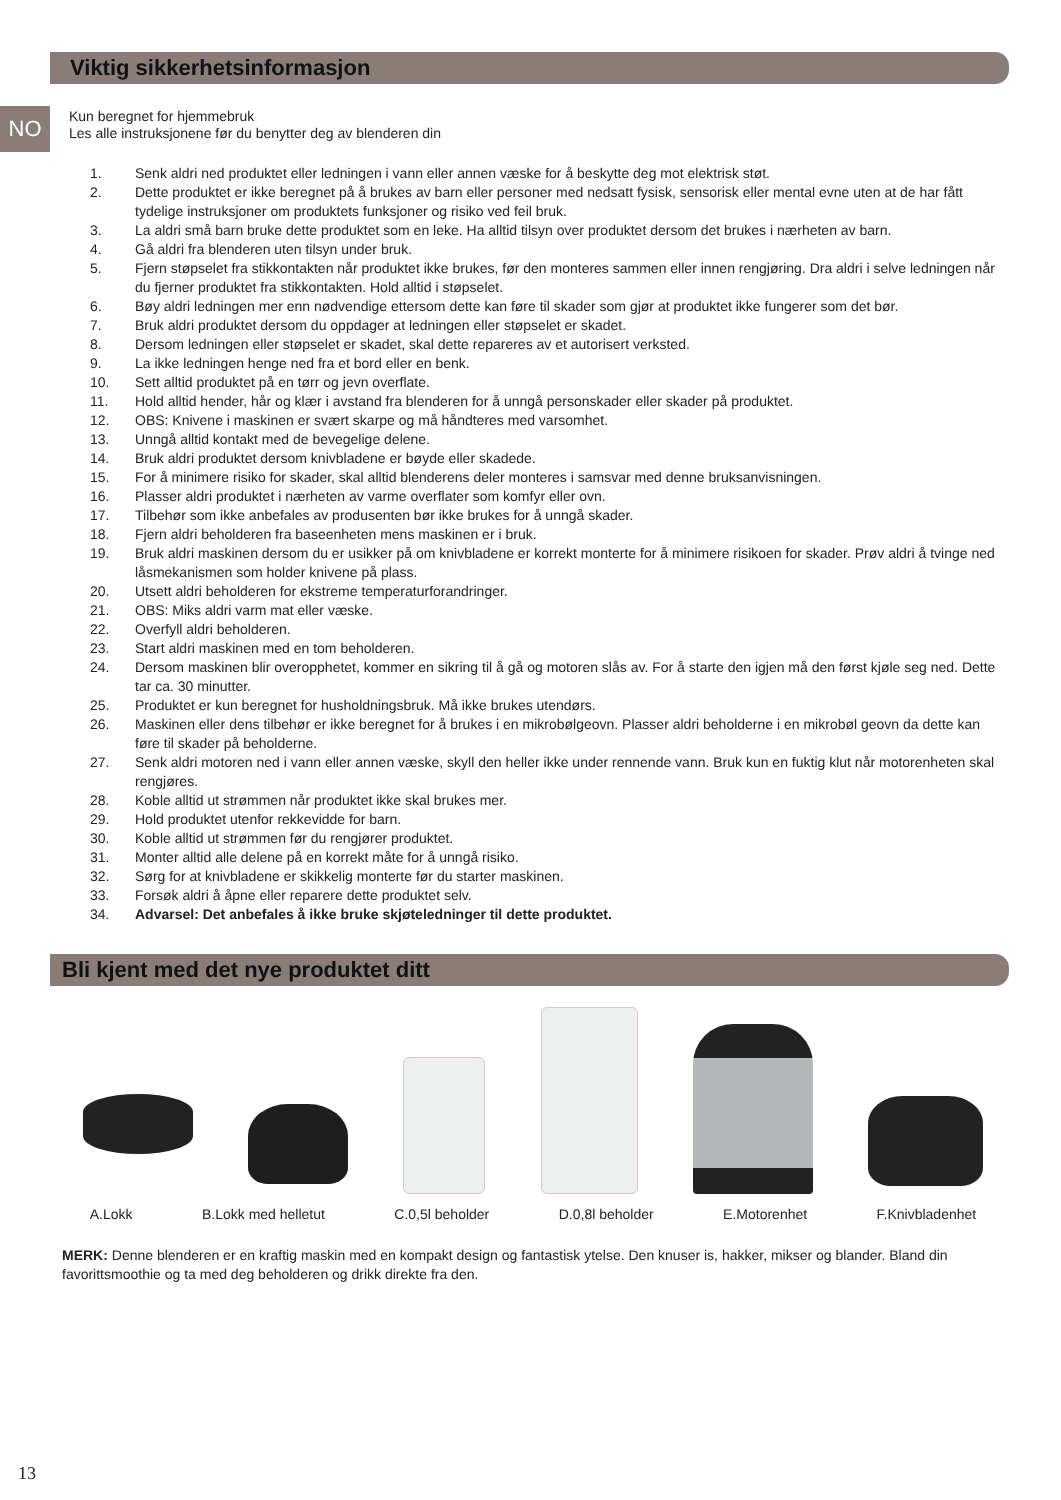Viktig sikkerhetsinformasjon
NO
Kun beregnet for hjemmebruk
Les alle instruksjonene før du benytter deg av blenderen din
1. Senk aldri ned produktet eller ledningen i vann eller annen væske for å beskytte deg mot elektrisk støt.
2. Dette produktet er ikke beregnet på å brukes av barn eller personer med nedsatt fysisk, sensorisk eller mental evne uten at de har fått tydelige instruksjoner om produktets funksjoner og risiko ved feil bruk.
3. La aldri små barn bruke dette produktet som en leke. Ha alltid tilsyn over produktet dersom det brukes i nærheten av barn.
4. Gå aldri fra blenderen uten tilsyn under bruk.
5. Fjern støpselet fra stikkontakten når produktet ikke brukes, før den monteres sammen eller innen rengjøring. Dra aldri i selve ledningen når du fjerner produktet fra stikkontakten. Hold alltid i støpselet.
6. Bøy aldri ledningen mer enn nødvendige ettersom dette kan føre til skader som gjør at produktet ikke fungerer som det bør.
7. Bruk aldri produktet dersom du oppdager at ledningen eller støpselet er skadet.
8. Dersom ledningen eller støpselet er skadet, skal dette repareres av et autorisert verksted.
9. La ikke ledningen henge ned fra et bord eller en benk.
10. Sett alltid produktet på en tørr og jevn overflate.
11. Hold alltid hender, hår og klær i avstand fra blenderen for å unngå personskader eller skader på produktet.
12. OBS: Knivene i maskinen er svært skarpe og må håndteres med varsomhet.
13. Unngå alltid kontakt med de bevegelige delene.
14. Bruk aldri produktet dersom knivbladene er bøyde eller skadede.
15. For å minimere risiko for skader, skal alltid blenderens deler monteres i samsvar med denne bruksanvisningen.
16. Plasser aldri produktet i nærheten av varme overflater som komfyr eller ovn.
17. Tilbehør som ikke anbefales av produsenten bør ikke brukes for å unngå skader.
18. Fjern aldri beholderen fra baseenheten mens maskinen er i bruk.
19. Bruk aldri maskinen dersom du er usikker på om knivbladene er korrekt monterte for å minimere risikoen for skader. Prøv aldri å tvinge ned låsmekanismen som holder knivene på plass.
20. Utsett aldri beholderen for ekstreme temperaturforandringer.
21. OBS: Miks aldri varm mat eller væske.
22. Overfyll aldri beholderen.
23. Start aldri maskinen med en tom beholderen.
24. Dersom maskinen blir overopphetet, kommer en sikring til å gå og motoren slås av. For å starte den igjen må den først kjøle seg ned. Dette tar ca. 30 minutter.
25. Produktet er kun beregnet for husholdningsbruk. Må ikke brukes utendørs.
26. Maskinen eller dens tilbehør er ikke beregnet for å brukes i en mikrobølgeovn. Plasser aldri beholderne i en mikrobøl geovn da dette kan føre til skader på beholderne.
27. Senk aldri motoren ned i vann eller annen væske, skyll den heller ikke under rennende vann. Bruk kun en fuktig klut når motorenheten skal rengjøres.
28. Koble alltid ut strømmen når produktet ikke skal brukes mer.
29. Hold produktet utenfor rekkevidde for barn.
30. Koble alltid ut strømmen før du rengjører produktet.
31. Monter alltid alle delene på en korrekt måte for å unngå risiko.
32. Sørg for at knivbladene er skikkelig monterte før du starter maskinen.
33. Forsøk aldri å åpne eller reparere dette produktet selv.
34. Advarsel: Det anbefales å ikke bruke skjøteledninger til dette produktet.
Bli kjent med det nye produktet ditt
A.Lokk B.Lokk med helletut C.0,5l beholder D.0,8l beholder E.Motorenhet F.Knivbladenhet
MERK: Denne blenderen er en kraftig maskin med en kompakt design og fantastisk ytelse. Den knuser is, hakker, mikser og blander. Bland din favorittsmoothie og ta med deg beholderen og drikk direkte fra den.
13